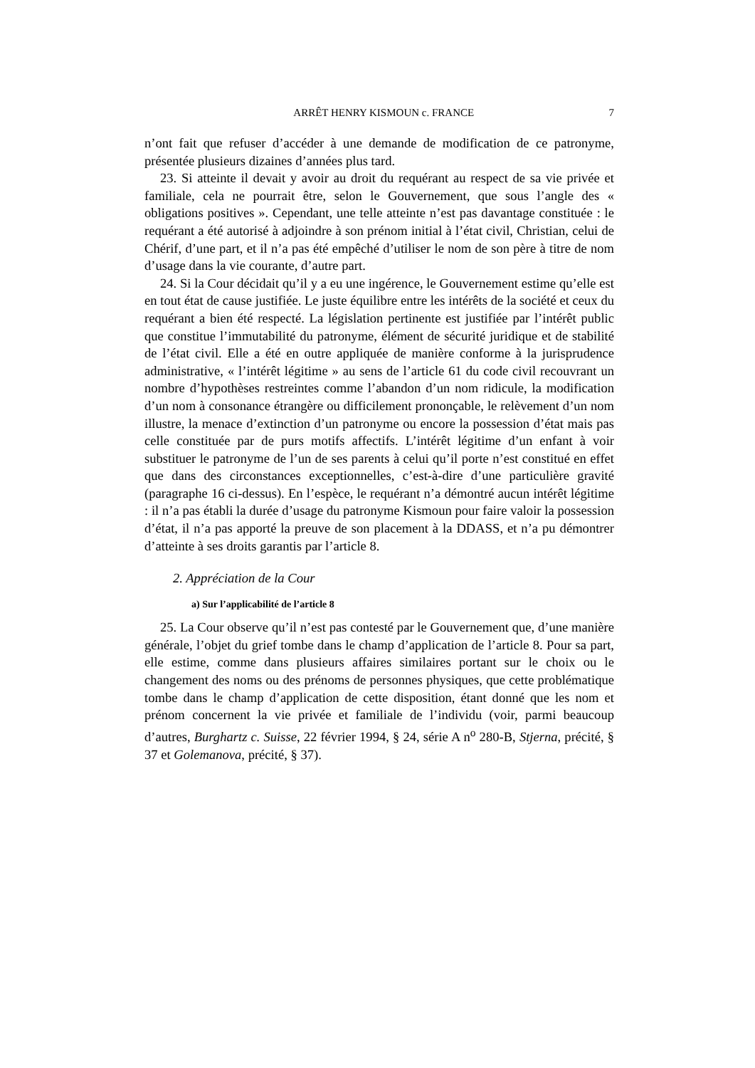ARRÊT HENRY KISMOUN c. FRANCE 7
n’ont fait que refuser d’accéder à une demande de modification de ce patronyme, présentée plusieurs dizaines d’années plus tard.
23. Si atteinte il devait y avoir au droit du requérant au respect de sa vie privée et familiale, cela ne pourrait être, selon le Gouvernement, que sous l’angle des « obligations positives ». Cependant, une telle atteinte n’est pas davantage constituée : le requérant a été autorisé à adjoindre à son prénom initial à l’état civil, Christian, celui de Chérif, d’une part, et il n’a pas été empêché d’utiliser le nom de son père à titre de nom d’usage dans la vie courante, d’autre part.
24. Si la Cour décidait qu’il y a eu une ingérence, le Gouvernement estime qu’elle est en tout état de cause justifiée. Le juste équilibre entre les intérêts de la société et ceux du requérant a bien été respecté. La législation pertinente est justifiée par l’intérêt public que constitue l’immutabilité du patronyme, élément de sécurité juridique et de stabilité de l’état civil. Elle a été en outre appliquée de manière conforme à la jurisprudence administrative, « l’intérêt légitime » au sens de l’article 61 du code civil recouvrant un nombre d’hypothèses restreintes comme l’abandon d’un nom ridicule, la modification d’un nom à consonance étrangère ou difficilement prononçable, le relèvement d’un nom illustre, la menace d’extinction d’un patronyme ou encore la possession d’état mais pas celle constituée par de purs motifs affectifs. L’intérêt légitime d’un enfant à voir substituer le patronyme de l’un de ses parents à celui qu’il porte n’est constitué en effet que dans des circonstances exceptionnelles, c’est-à-dire d’une particulière gravité (paragraphe 16 ci-dessus). En l’espèce, le requérant n’a démontré aucun intérêt légitime : il n’a pas établi la durée d’usage du patronyme Kismoun pour faire valoir la possession d’état, il n’a pas apporté la preuve de son placement à la DDASS, et n’a pu démontrer d’atteinte à ses droits garantis par l’article 8.
2. Appréciation de la Cour
a) Sur l’applicabilité de l’article 8
25. La Cour observe qu’il n’est pas contesté par le Gouvernement que, d’une manière générale, l’objet du grief tombe dans le champ d’application de l’article 8. Pour sa part, elle estime, comme dans plusieurs affaires similaires portant sur le choix ou le changement des noms ou des prénoms de personnes physiques, que cette problématique tombe dans le champ d’application de cette disposition, étant donné que les nom et prénom concernent la vie privée et familiale de l’individu (voir, parmi beaucoup d’autres, Burghartz c. Suisse, 22 février 1994, § 24, série A n<sup>o</sup> 280-B, Stjerna, précité, § 37 et Golemanova, précité, § 37).